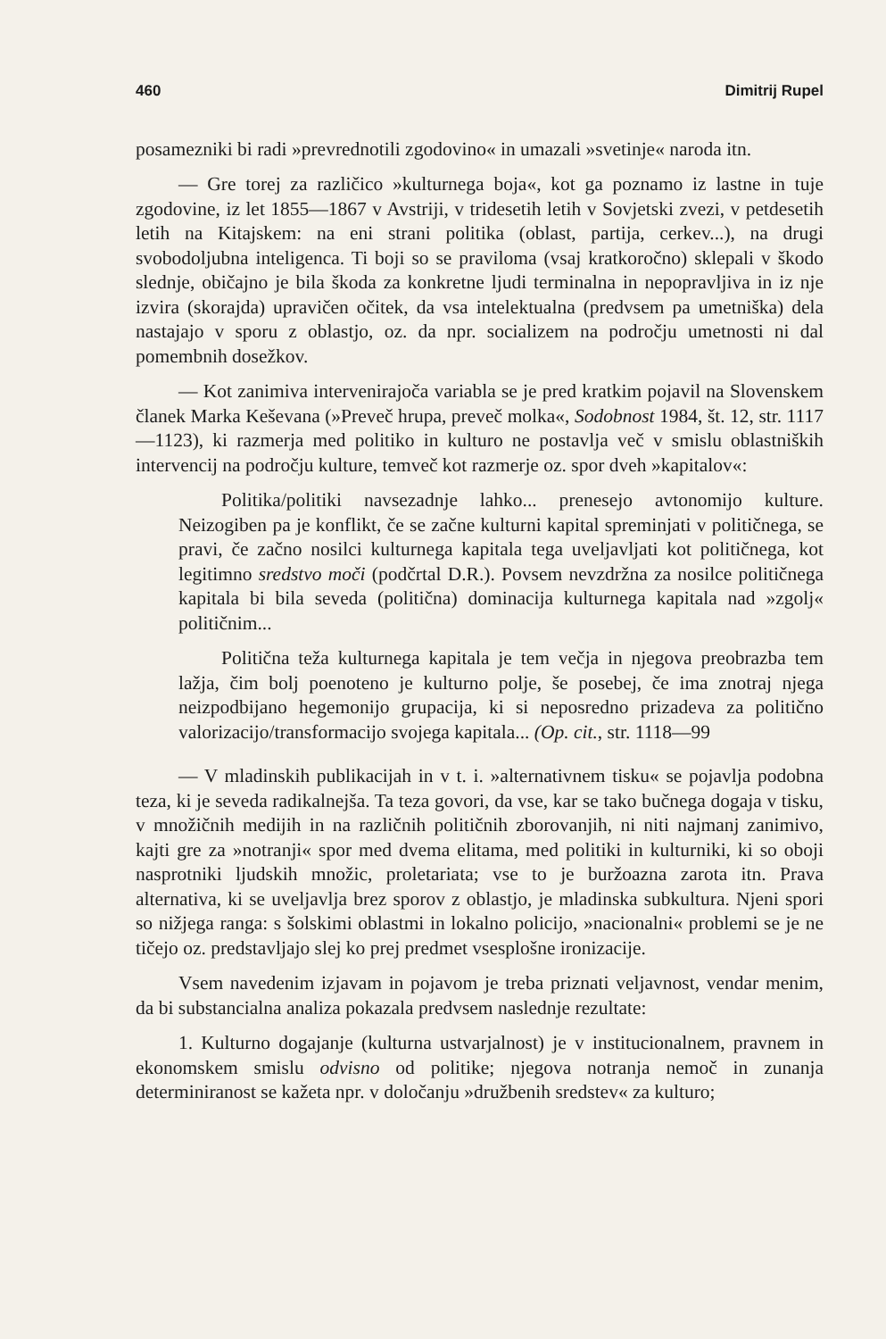460 Dimitrij Rupel
posamezniki bi radi »prevrednotili zgodovino« in umazali »svetinje« naroda itn.
— Gre torej za različico »kulturnega boja«, kot ga poznamo iz lastne in tuje zgodovine, iz let 1855—1867 v Avstriji, v tridesetih letih v Sovjetski zvezi, v petdesetih letih na Kitajskem: na eni strani politika (oblast, partija, cerkev...), na drugi svobodoljubna inteligenca. Ti boji so se praviloma (vsaj kratkoročno) sklepali v škodo slednje, običajno je bila škoda za konkretne ljudi terminalna in nepopravljiva in iz nje izvira (skorajda) upravičen očitek, da vsa intelektualna (predvsem pa umetniška) dela nastajajo v sporu z oblastjo, oz. da npr. socializem na področju umetnosti ni dal pomembnih dosežkov.
— Kot zanimiva intervenirajoča variabla se je pred kratkim pojavil na Slovenskem članek Marka Keševana (»Preveč hrupa, preveč molka«, Sodobnost 1984, št. 12, str. 1117—1123), ki razmerja med politiko in kulturo ne postavlja več v smislu oblastniških intervencij na področju kulture, temveč kot razmerje oz. spor dveh »kapitalov«:
Politika/politiki navsezadnje lahko... prenesejo avtonomijo kulture. Neizogiben pa je konflikt, če se začne kulturni kapital spreminjati v političnega, se pravi, če začno nosilci kulturnega kapitala tega uveljavljati kot političnega, kot legitimno sredstvo moči (podčrtal D.R.). Povsem nevzdržna za nosilce političnega kapitala bi bila seveda (politična) dominacija kulturnega kapitala nad »zgolj« političnim...
Politična teža kulturnega kapitala je tem večja in njegova preobrazba tem lažja, čim bolj poenoteno je kulturno polje, še posebej, če ima znotraj njega neizpodbijano hegemonijo grupacija, ki si neposredno prizadeva za politično valorizacijo/transformacijo svojega kapitala... (Op. cit., str. 1118—99
— V mladinskih publikacijah in v t. i. »alternativnem tisku« se pojavlja podobna teza, ki je seveda radikalnejša. Ta teza govori, da vse, kar se tako bučnega dogaja v tisku, v množičnih medijih in na različnih političnih zborovanjih, ni niti najmanj zanimivo, kajti gre za »notranji« spor med dvema elitama, med politiki in kulturniki, ki so oboji nasprotniki ljudskih množic, proletariata; vse to je buržoazna zarota itn. Prava alternativa, ki se uveljavlja brez sporov z oblastjo, je mladinska subkultura. Njeni spori so nižjega ranga: s šolskimi oblastmi in lokalno policijo, »nacionalni« problemi se je ne tičejo oz. predstavljajo slej ko prej predmet vsesplošne ironizacije.
Vsem navedenim izjavam in pojavom je treba priznati veljavnost, vendar menim, da bi substancialna analiza pokazala predvsem naslednje rezultate:
1. Kulturno dogajanje (kulturna ustvarjalnost) je v institucionalnem, pravnem in ekonomskem smislu odvisno od politike; njegova notranja nemoč in zunanja determiniranost se kažeta npr. v določanju »družbenih sredstev« za kulturo;